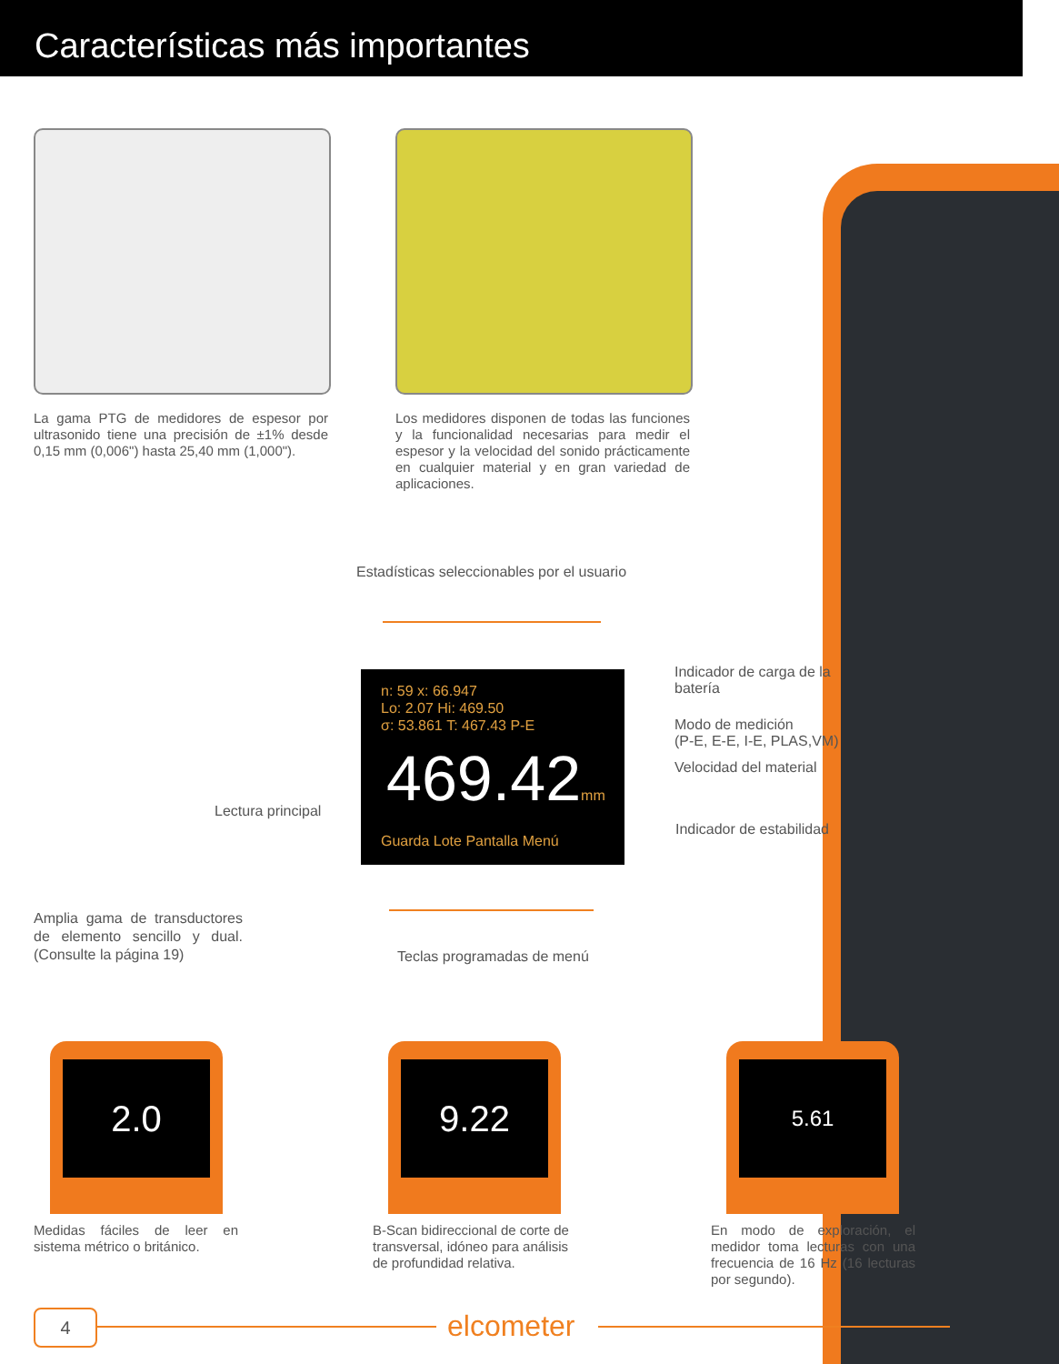Características más importantes
La gama PTG de medidores de espesor por ultrasonido tiene una precisión de ±1% desde 0,15 mm (0,006") hasta 25,40 mm (1,000").
Los medidores disponen de todas las funciones y la funcionalidad necesarias para medir el espesor y la velocidad del sonido prácticamente en cualquier material y en gran variedad de aplicaciones.
Estadísticas seleccionables por el usuario
n: 59 x: 66.947
Lo: 2.07 Hi: 469.50
σ: 53.861 T: 467.43 P-E
469.42mm
Guarda Lote Pantalla Menú
Indicador de carga de la batería
Modo de medición
(P-E, E-E, I-E, PLAS,VM)
Velocidad del material
Indicador de estabilidad
Lectura principal
Teclas programadas de menú
Amplia gama de transductores de elemento sencillo y dual. (Consulte la página 19)
2.0 9.22 5.61
Medidas fáciles de leer en sistema métrico o británico.
B-Scan bidireccional de corte de transversal, idóneo para análisis de profundidad relativa.
En modo de exploración, el medidor toma lecturas con una frecuencia de 16 Hz (16 lecturas por segundo).
4 elcometer